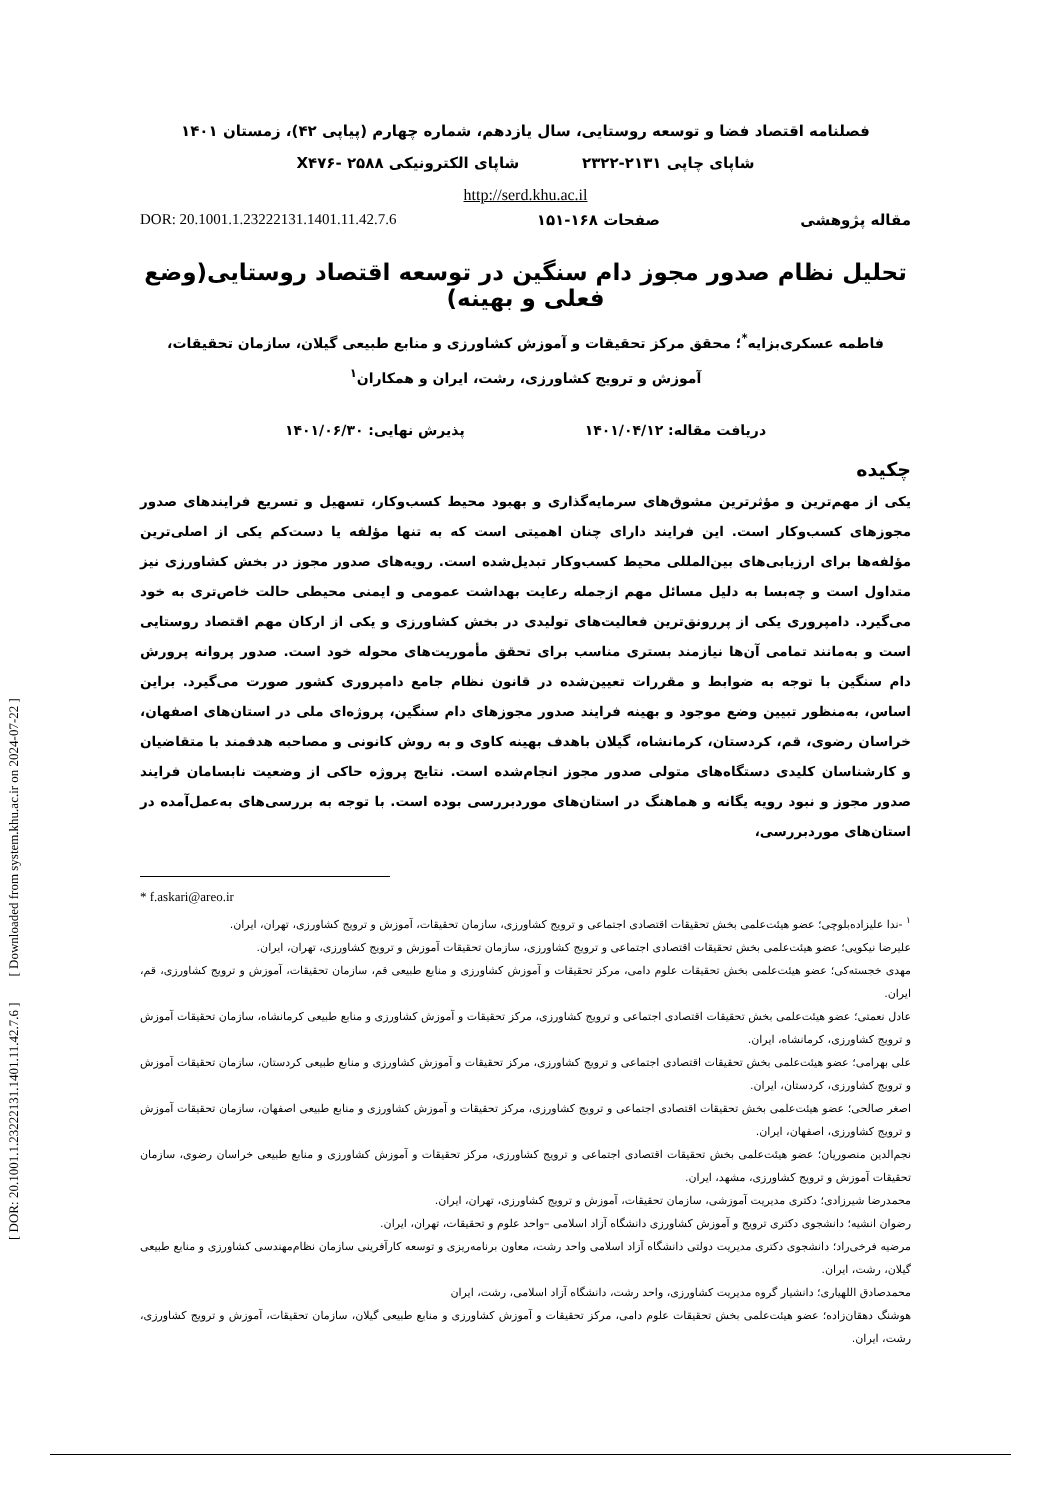فصلنامه اقتصاد فضا و توسعه روستایی، سال یازدهم، شماره چهارم (پیاپی ۴۲)، زمستان ۱۴۰۱
شاپای چاپی ۲۱۳۱-۲۳۲۲ شاپای الکترونیکی X۴۷۶- ۲۵۸۸
http://serd.khu.ac.il
مقاله پژوهشی صفحات ۱۶۸-۱۵۱ DOR: 20.1001.1.23222131.1401.11.42.7.6
تحلیل نظام صدور مجوز دام سنگین در توسعه اقتصاد روستایی(وضع فعلی و بهینه)
فاطمه عسکری‌بزایه<sup>*</sup>؛ محقق مرکز تحقیقات و آموزش کشاورزی و منابع طبیعی گیلان، سازمان تحقیقات، آموزش و ترویج کشاورزی، رشت، ایران و همکاران<sup>۱</sup>
دریافت مقاله: ۱۴۰۱/۰۴/۱۲ پذیرش نهایی: ۱۴۰۱/۰۶/۳۰
چکیده
یکی از مهم‌ترین و مؤثرترین مشوق‌های سرمایه‌گذاری و بهبود محیط کسب‌وکار، تسهیل و تسریع فرایندهای صدور مجوزهای کسب‌وکار است. این فرایند دارای چنان اهمیتی است که به تنها مؤلفه یا دست‌کم یکی از اصلی‌ترین مؤلفه‌ها برای ارزیابی‌های بین‌المللی محیط کسب‌وکار تبدیل‌شده است. رویه‌های صدور مجوز در بخش کشاورزی نیز متداول است و چه‌بسا به دلیل مسائل مهم ازجمله رعایت بهداشت عمومی و ایمنی محیطی حالت خاص‌تری به خود می‌گیرد. دامپروری یکی از پررونق‌ترین فعالیت‌های تولیدی در بخش کشاورزی و یکی از ارکان مهم اقتصاد روستایی است و به‌مانند تمامی آن‌ها نیازمند بستری مناسب برای تحقق مأموریت‌های محوله خود است. صدور پروانه پرورش دام سنگین با توجه به ضوابط و مقررات تعیین‌شده در قانون نظام جامع دامپروری کشور صورت می‌گیرد. براین اساس، به‌منظور تبیین وضع موجود و بهینه فرایند صدور مجوزهای دام سنگین، پروژه‌ای ملی در استان‌های اصفهان، خراسان رضوی، قم، کردستان، کرمانشاه، گیلان باهدف بهینه کاوی و به روش کانونی و مصاحبه هدفمند با متقاضیان و کارشناسان کلیدی دستگاه‌های متولی صدور مجوز انجام‌شده است. نتایج پروژه حاکی از وضعیت نابسامان فرایند صدور مجوز و نبود رویه یگانه و هماهنگ در استان‌های موردبررسی بوده است. با توجه به بررسی‌های به‌عمل‌آمده در استان‌های موردبررسی،
* f.askari@areo.ir
<sup>۱</sup> -ندا علیزاده‌بلوچی؛ عضو هیئت‌علمی بخش تحقیقات اقتصادی اجتماعی و ترویج کشاورزی، سازمان تحقیقات، آموزش و ترویج کشاورزی، تهران، ایران.
علیرضا نیکویی؛ عضو هیئت‌علمی بخش تحقیقات اقتصادی اجتماعی و ترویج کشاورزی، سازمان تحقیقات آموزش و ترویج کشاورزی، تهران، ایران.
مهدی خجسته‌کی؛ عضو هیئت‌علمی بخش تحقیقات علوم دامی، مرکز تحقیقات و آموزش کشاورزی و منابع طبیعی قم، سازمان تحقیقات، آموزش و ترویج کشاورزی، قم، ایران.
عادل نعمتی؛ عضو هیئت‌علمی بخش تحقیقات اقتصادی اجتماعی و ترویج کشاورزی، مرکز تحقیقات و آموزش کشاورزی و منابع طبیعی کرمانشاه، سازمان تحقیقات آموزش و ترویج کشاورزی، کرمانشاه، ایران.
علی بهرامی؛ عضو هیئت‌علمی بخش تحقیقات اقتصادی اجتماعی و ترویج کشاورزی، مرکز تحقیقات و آموزش کشاورزی و منابع طبیعی کردستان، سازمان تحقیقات آموزش و ترویج کشاورزی، کردستان، ایران.
اصغر صالحی؛ عضو هیئت‌علمی بخش تحقیقات اقتصادی اجتماعی و ترویج کشاورزی، مرکز تحقیقات و آموزش کشاورزی و منابع طبیعی اصفهان، سازمان تحقیقات آموزش و ترویج کشاورزی، اصفهان، ایران.
نجم‌الدین منصوریان؛ عضو هیئت‌علمی بخش تحقیقات اقتصادی اجتماعی و ترویج کشاورزی، مرکز تحقیقات و آموزش کشاورزی و منابع طبیعی خراسان رضوی، سازمان تحقیقات آموزش و ترویج کشاورزی، مشهد، ایران.
محمدرضا شیرزادی؛ دکتری مدیریت آموزشی، سازمان تحقیقات، آموزش و ترویج کشاورزی، تهران، ایران.
رضوان انشیه؛ دانشجوی دکتری ترویج و آموزش کشاورزی دانشگاه آزاد اسلامی –واحد علوم و تحقیقات، تهران، ایران.
مرضیه فرخی‌راد؛ دانشجوی دکتری مدیریت دولتی دانشگاه آزاد اسلامی واحد رشت، معاون برنامه‌ریزی و توسعه کارآفرینی سازمان نظام‌مهندسی کشاورزی و منابع طبیعی گیلان، رشت، ایران.
محمدصادق اللهیاری؛ دانشیار گروه مدیریت کشاورزی، واحد رشت، دانشگاه آزاد اسلامی، رشت، ایران
هوشنگ دهقان‌زاده؛ عضو هیئت‌علمی بخش تحقیقات علوم دامی، مرکز تحقیقات و آموزش کشاورزی و منابع طبیعی گیلان، سازمان تحقیقات، آموزش و ترویج کشاورزی، رشت، ایران.
[ DOR: 20.1001.1.23222131.1401.11.42.7.6 ] [ Downloaded from system.khu.ac.ir on 2024-07-22 ]